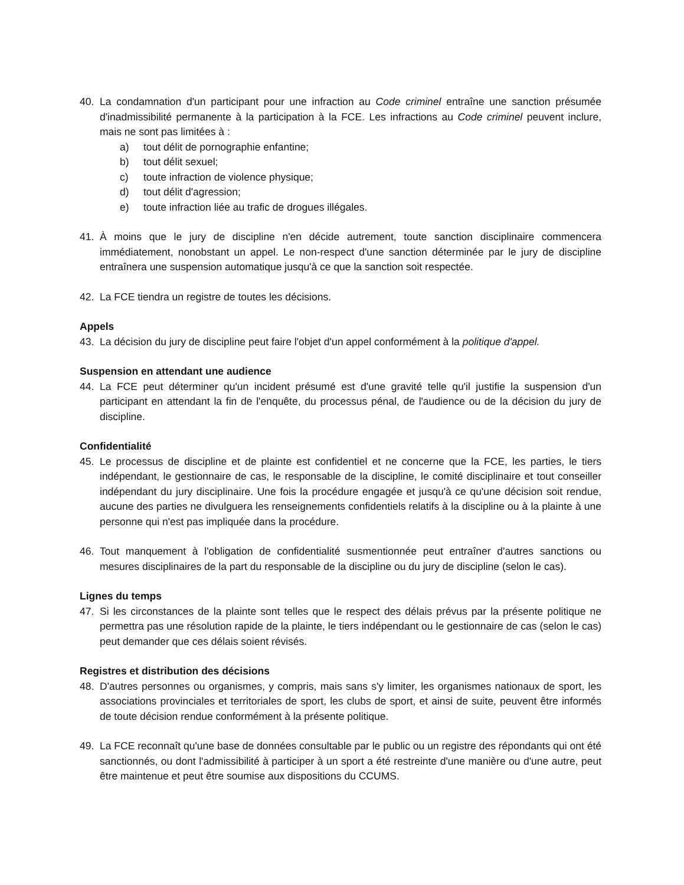40. La condamnation d'un participant pour une infraction au Code criminel entraîne une sanction présumée d'inadmissibilité permanente à la participation à la FCE. Les infractions au Code criminel peuvent inclure, mais ne sont pas limitées à :
a) tout délit de pornographie enfantine;
b) tout délit sexuel;
c) toute infraction de violence physique;
d) tout délit d'agression;
e) toute infraction liée au trafic de drogues illégales.
41. À moins que le jury de discipline n'en décide autrement, toute sanction disciplinaire commencera immédiatement, nonobstant un appel. Le non-respect d'une sanction déterminée par le jury de discipline entraînera une suspension automatique jusqu'à ce que la sanction soit respectée.
42. La FCE tiendra un registre de toutes les décisions.
Appels
43. La décision du jury de discipline peut faire l'objet d'un appel conformément à la politique d'appel.
Suspension en attendant une audience
44. La FCE peut déterminer qu'un incident présumé est d'une gravité telle qu'il justifie la suspension d'un participant en attendant la fin de l'enquête, du processus pénal, de l'audience ou de la décision du jury de discipline.
Confidentialité
45. Le processus de discipline et de plainte est confidentiel et ne concerne que la FCE, les parties, le tiers indépendant, le gestionnaire de cas, le responsable de la discipline, le comité disciplinaire et tout conseiller indépendant du jury disciplinaire. Une fois la procédure engagée et jusqu'à ce qu'une décision soit rendue, aucune des parties ne divulguera les renseignements confidentiels relatifs à la discipline ou à la plainte à une personne qui n'est pas impliquée dans la procédure.
46. Tout manquement à l'obligation de confidentialité susmentionnée peut entraîner d'autres sanctions ou mesures disciplinaires de la part du responsable de la discipline ou du jury de discipline (selon le cas).
Lignes du temps
47. Si les circonstances de la plainte sont telles que le respect des délais prévus par la présente politique ne permettra pas une résolution rapide de la plainte, le tiers indépendant ou le gestionnaire de cas (selon le cas) peut demander que ces délais soient révisés.
Registres et distribution des décisions
48. D'autres personnes ou organismes, y compris, mais sans s'y limiter, les organismes nationaux de sport, les associations provinciales et territoriales de sport, les clubs de sport, et ainsi de suite, peuvent être informés de toute décision rendue conformément à la présente politique.
49. La FCE reconnaît qu'une base de données consultable par le public ou un registre des répondants qui ont été sanctionnés, ou dont l'admissibilité à participer à un sport a été restreinte d'une manière ou d'une autre, peut être maintenue et peut être soumise aux dispositions du CCUMS.